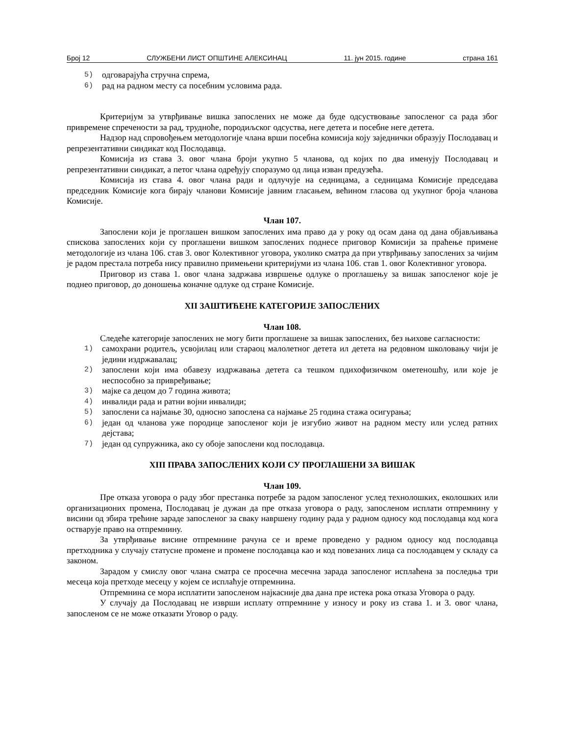Број 12 СЛУЖБЕНИ ЛИСТ ОПШТИНЕ АЛЕКСИНАЦ 11. јун 2015. године страна 161
5) одговарајућа стручна спрема,
6) рад на радном месту са посебним условима рада.
Критеријум за утврђивање вишка запослених не може да буде одсуствовање запосленог са рада због привремене спречености за рад, трудноће, породиљског одсуства, неге детета и посебне неге детета.
Надзор над спровођењем методологије члана врши посебна комисија коју заједнички образују Послодавац и репрезентативни синдикат код Послодавца.
Комисија из става 3. овог члана броји укупно 5 чланова, од којих по два именују Послодавац и репрезентативни синдикат, а петог члана одређују споразумо од лица изван предузећа.
Комисија из става 4. овог члана ради и одлучује на седницама, а седницама Комисије председава председник Комисије кога бирају чланови Комисије јавним гласањем, већином гласова од укупног броја чланова Комисије.
Члан 107.
Запослени који је проглашен вишком запослених има право да у року од осам дана од дана објављивања спискова запослених који су проглашени вишком запослених поднесе приговор Комисији за праћење примене методологије из члана 106. став 3. овог Колективног уговора, уколико сматра да при утврђивању запослених за чијим је радом престала потреба нису правилно примењени критеријуми из члана 106. став 1. овог Колективног уговора.
Приговор из става 1. овог члана задржава извршење одлуке о проглашењу за вишак запосленог које је поднео приговор, до доношења коначне одлуке од стране Комисије.
XII ЗАШТИЋЕНЕ КАТЕГОРИЈЕ ЗАПОСЛЕНИХ
Члан 108.
Следеће категорије запослених не могу бити проглашене за вишак запослених, без њихове сагласности:
1) самохрани родитељ, усвојилац или стараоц малолетног детета ил детета на редовном школовању чији је једини издржавалац;
2) запослени који има обавезу издржавања детета са тешком пдихофизичком ометеношћу, или које је неспособно за привређивање;
3) мајке са децом до 7 година живота;
4) инвалиди рада и ратни војни инвалиди;
5) запослени са најмање 30, односно запослена са најмање 25 година стажа осигурања;
6) један од чланова уже породице запосленог који је изгубио живот на радном месту или услед ратних дејстава;
7) један од супружника, ако су обоје запослени код послодавца.
XIII ПРАВА ЗАПОСЛЕНИХ КОЈИ СУ ПРОГЛАШЕНИ ЗА ВИШАК
Члан 109.
Пре отказа уговора о раду због престанка потребе за радом запосленог услед технолошких, еколошких или организационих промена, Послодавац је дужан да пре отказа уговора о раду, запосленом исплати отпремнину у висини од збира трећине зараде запосленог за сваку навршену годину рада у радном односу код послодавца код кога остварује право на отпремнину.
За утврђивање висине отпремнине рачуна се и време проведено у радном односу код послодавца претходника у случају статусне промене и промене послодавца као и код повезаних лица са послодавцем у складу са законом.
Зарадом у смислу овог члана сматра се просечна месечна зарада запосленог исплаћена за последња три месеца која претходе месецу у којем се исплаћује отпремнина.
Отпремнина се мора исплатити запосленом најкасније два дана пре истека рока отказа Уговора о раду.
У случају да Послодавац не изврши исплату отпремнине у износу и року из става 1. и 3. овог члана, запосленом се не може отказати Уговор о раду.